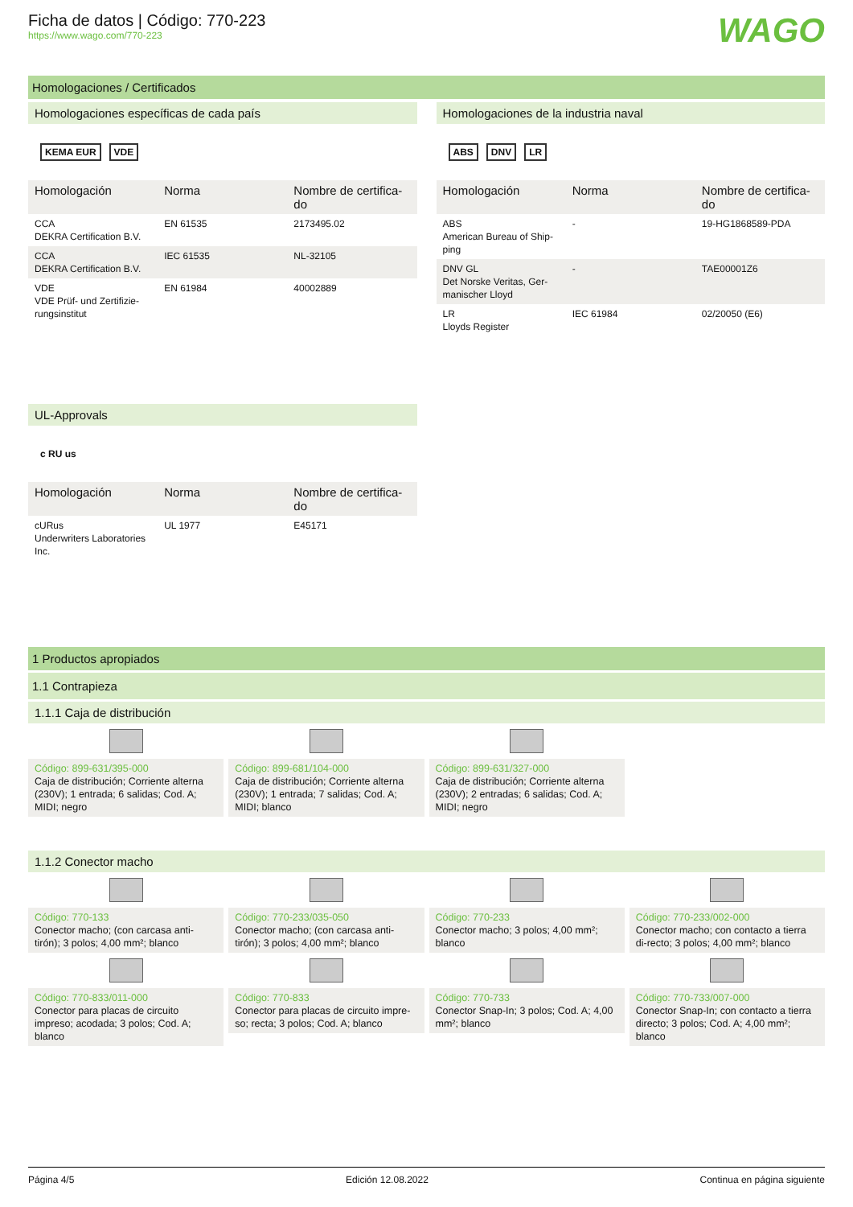Ficha de datos | Código: 770-223
https://www.wago.com/770-223
WAGO
Homologaciones / Certificados
Homologaciones específicas de cada país
KEMA EUR VDE
| Homologación | Norma | Nombre de certifica-do |
| --- | --- | --- |
| CCA DEKRA Certification B.V. | EN 61535 | 2173495.02 |
| CCA DEKRA Certification B.V. | IEC 61535 | NL-32105 |
| VDE VDE Prüf- und Zertifizie-rungsinstitut | EN 61984 | 40002889 |
UL-Approvals
c RU us
| Homologación | Norma | Nombre de certifica-do |
| --- | --- | --- |
| cURus Underwriters Laboratories Inc. | UL 1977 | E45171 |
Homologaciones de la industria naval
ABS DNV LR
| Homologación | Norma | Nombre de certifica-do |
| --- | --- | --- |
| ABS American Bureau of Ship-ping | - | 19-HG1868589-PDA |
| DNV GL Det Norske Veritas, Ger-manischer Lloyd | - | TAE00001Z6 |
| LR Lloyds Register | IEC 61984 | 02/20050 (E6) |
1 Productos apropiados
1.1 Contrapieza
1.1.1 Caja de distribución
Código: 899-631/395-000
Caja de distribución; Corriente alterna (230V); 1 entrada; 6 salidas; Cod. A; MIDI; negro
Código: 899-681/104-000
Caja de distribución; Corriente alterna (230V); 1 entrada; 7 salidas; Cod. A; MIDI; blanco
Código: 899-631/327-000
Caja de distribución; Corriente alterna (230V); 2 entradas; 6 salidas; Cod. A; MIDI; negro
1.1.2 Conector macho
Código: 770-133
Conector macho; (con carcasa anti-tirón); 3 polos; 4,00 mm²; blanco
Código: 770-233/035-050
Conector macho; (con carcasa anti-tirón); 3 polos; 4,00 mm²; blanco
Código: 770-233
Conector macho; 3 polos; 4,00 mm²; blanco
Código: 770-233/002-000
Conector macho; con contacto a tierra di-recto; 3 polos; 4,00 mm²; blanco
Código: 770-833/011-000
Conector para placas de circuito impreso; acodada; 3 polos; Cod. A; blanco
Código: 770-833
Conector para placas de circuito impre-so; recta; 3 polos; Cod. A; blanco
Código: 770-733
Conector Snap-In; 3 polos; Cod. A; 4,00 mm²; blanco
Código: 770-733/007-000
Conector Snap-In; con contacto a tierra directo; 3 polos; Cod. A; 4,00 mm²; blanco
Página 4/5 Edición 12.08.2022 Continua en página siguiente